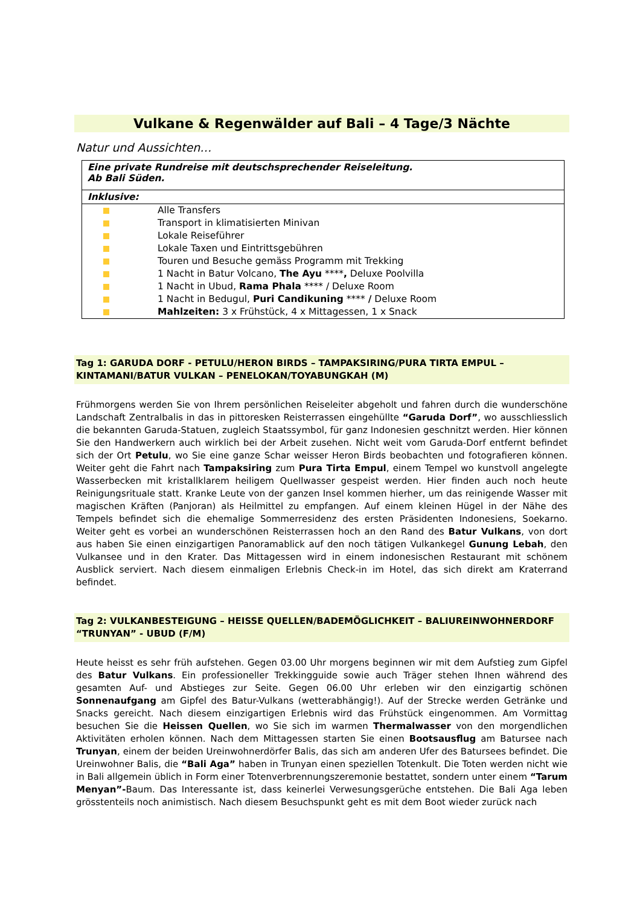Vulkane & Regenwälder auf Bali – 4 Tage/3 Nächte
Natur und Aussichten…
| Eine private Rundreise mit deutschsprechender Reiseleitung. Ab Bali Süden. |
| Inklusive: |
| Alle Transfers Transport in klimatisierten Minivan Lokale Reiseführer Lokale Taxen und Eintrittsgebühren Touren und Besuche gemäss Programm mit Trekking 1 Nacht in Batur Volcano, The Ayu **** , Deluxe Poolvilla 1 Nacht in Ubud, Rama Phala **** / Deluxe Room 1 Nacht in Bedugul, Puri Candikuning **** / Deluxe Room Mahlzeiten: 3 x Frühstück, 4 x Mittagessen, 1 x Snack |
Tag 1: GARUDA DORF - PETULU/HERON BIRDS – TAMPAKSIRING/PURA TIRTA EMPUL – KINTAMANI/BATUR VULKAN – PENELOKAN/TOYABUNGKAH (M)
Frühmorgens werden Sie von Ihrem persönlichen Reiseleiter abgeholt und fahren durch die wunderschöne Landschaft Zentralbalis in das in pittoresken Reisterrassen eingehüllte “Garuda Dorf”, wo ausschliesslich die bekannten Garuda-Statuen, zugleich Staatssymbol, für ganz Indonesien geschnitzt werden. Hier können Sie den Handwerkern auch wirklich bei der Arbeit zusehen. Nicht weit vom Garuda-Dorf entfernt befindet sich der Ort Petulu, wo Sie eine ganze Schar weisser Heron Birds beobachten und fotografieren können. Weiter geht die Fahrt nach Tampaksiring zum Pura Tirta Empul, einem Tempel wo kunstvoll angelegte Wasserbecken mit kristallklarem heiligem Quellwasser gespeist werden. Hier finden auch noch heute Reinigungsrituale statt. Kranke Leute von der ganzen Insel kommen hierher, um das reinigende Wasser mit magischen Kräften (Panjoran) als Heilmittel zu empfangen. Auf einem kleinen Hügel in der Nähe des Tempels befindet sich die ehemalige Sommerresidenz des ersten Präsidenten Indonesiens, Soekarno. Weiter geht es vorbei an wunderschönen Reisterrassen hoch an den Rand des Batur Vulkans, von dort aus haben Sie einen einzigartigen Panoramablick auf den noch tätigen Vulkankegel Gunung Lebah, den Vulkansee und in den Krater. Das Mittagessen wird in einem indonesischen Restaurant mit schönem Ausblick serviert. Nach diesem einmaligen Erlebnis Check-in im Hotel, das sich direkt am Kraterrand befindet.
Tag 2: VULKANBESTEIGUNG – HEISSE QUELLEN/BADEMÖGLICHKEIT – BALIUREINWOHNERDORF “TRUNYAN” - UBUD (F/M)
Heute heisst es sehr früh aufstehen. Gegen 03.00 Uhr morgens beginnen wir mit dem Aufstieg zum Gipfel des Batur Vulkans. Ein professioneller Trekkingguide sowie auch Träger stehen Ihnen während des gesamten Auf- und Abstieges zur Seite. Gegen 06.00 Uhr erleben wir den einzigartig schönen Sonnenaufgang am Gipfel des Batur-Vulkans (wetterabhängig!). Auf der Strecke werden Getränke und Snacks gereicht. Nach diesem einzigartigen Erlebnis wird das Frühstück eingenommen. Am Vormittag besuchen Sie die Heissen Quellen, wo Sie sich im warmen Thermalwasser von den morgendlichen Aktivitäten erholen können. Nach dem Mittagessen starten Sie einen Bootsausflug am Batursee nach Trunyan, einem der beiden Ureinwohnerdörfer Balis, das sich am anderen Ufer des Batursees befindet. Die Ureinwohner Balis, die “Bali Aga” haben in Trunyan einen speziellen Totenkult. Die Toten werden nicht wie in Bali allgemein üblich in Form einer Totenverbrennungszeremonie bestattet, sondern unter einem “Tarum Menyan”-Baum. Das Interessante ist, dass keinerlei Verwesungsgerüche entstehen. Die Bali Aga leben grösstenteils noch animistisch. Nach diesem Besuchspunkt geht es mit dem Boot wieder zurück nach